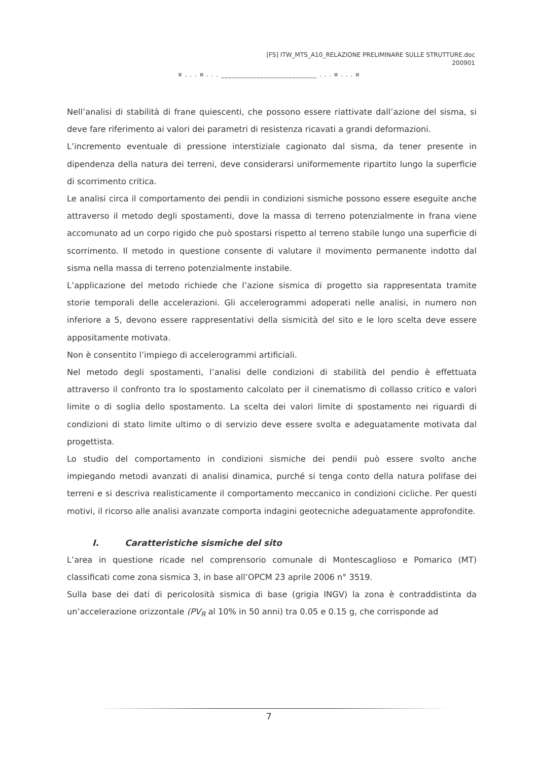[FS] ITW_MTS_A10_RELAZIONE PRELIMINARE SULLE STRUTTURE.doc
200901
¤ . . . ¤ . . . ___________________________ . . . ¤ . . . ¤
Nell’analisi di stabilità di frane quiescenti, che possono essere riattivate dall’azione del sisma, si deve fare riferimento ai valori dei parametri di resistenza ricavati a grandi deformazioni.
L’incremento eventuale di pressione interstiziale cagionato dal sisma, da tener presente in dipendenza della natura dei terreni, deve considerarsi uniformemente ripartito lungo la superficie di scorrimento critica.
Le analisi circa il comportamento dei pendii in condizioni sismiche possono essere eseguite anche attraverso il metodo degli spostamenti, dove la massa di terreno potenzialmente in frana viene accomunato ad un corpo rigido che può spostarsi rispetto al terreno stabile lungo una superficie di scorrimento. Il metodo in questione consente di valutare il movimento permanente indotto dal sisma nella massa di terreno potenzialmente instabile.
L’applicazione del metodo richiede che l’azione sismica di progetto sia rappresentata tramite storie temporali delle accelerazioni. Gli accelerogrammi adoperati nelle analisi, in numero non inferiore a 5, devono essere rappresentativi della sismicità del sito e le loro scelta deve essere appositamente motivata.
Non è consentito l’impiego di accelerogrammi artificiali.
Nel metodo degli spostamenti, l’analisi delle condizioni di stabilità del pendio è effettuata attraverso il confronto tra lo spostamento calcolato per il cinematismo di collasso critico e valori limite o di soglia dello spostamento. La scelta dei valori limite di spostamento nei riguardi di condizioni di stato limite ultimo o di servizio deve essere svolta e adeguatamente motivata dal progettista.
Lo studio del comportamento in condizioni sismiche dei pendii può essere svolto anche impiegando metodi avanzati di analisi dinamica, purché si tenga conto della natura polifase dei terreni e si descriva realisticamente il comportamento meccanico in condizioni cicliche. Per questi motivi, il ricorso alle analisi avanzate comporta indagini geotecniche adeguatamente approfondite.
I. Caratteristiche sismiche del sito
L’area in questione ricade nel comprensorio comunale di Montescaglioso e Pomarico (MT) classificati come zona sismica 3, in base all’OPCM 23 aprile 2006 n° 3519.
Sulla base dei dati di pericolosità sismica di base (grigia INGV) la zona è contraddistinta da un’accelerazione orizzontale (PV<sub>R</sub> al 10% in 50 anni) tra 0.05 e 0.15 g, che corrisponde ad
7